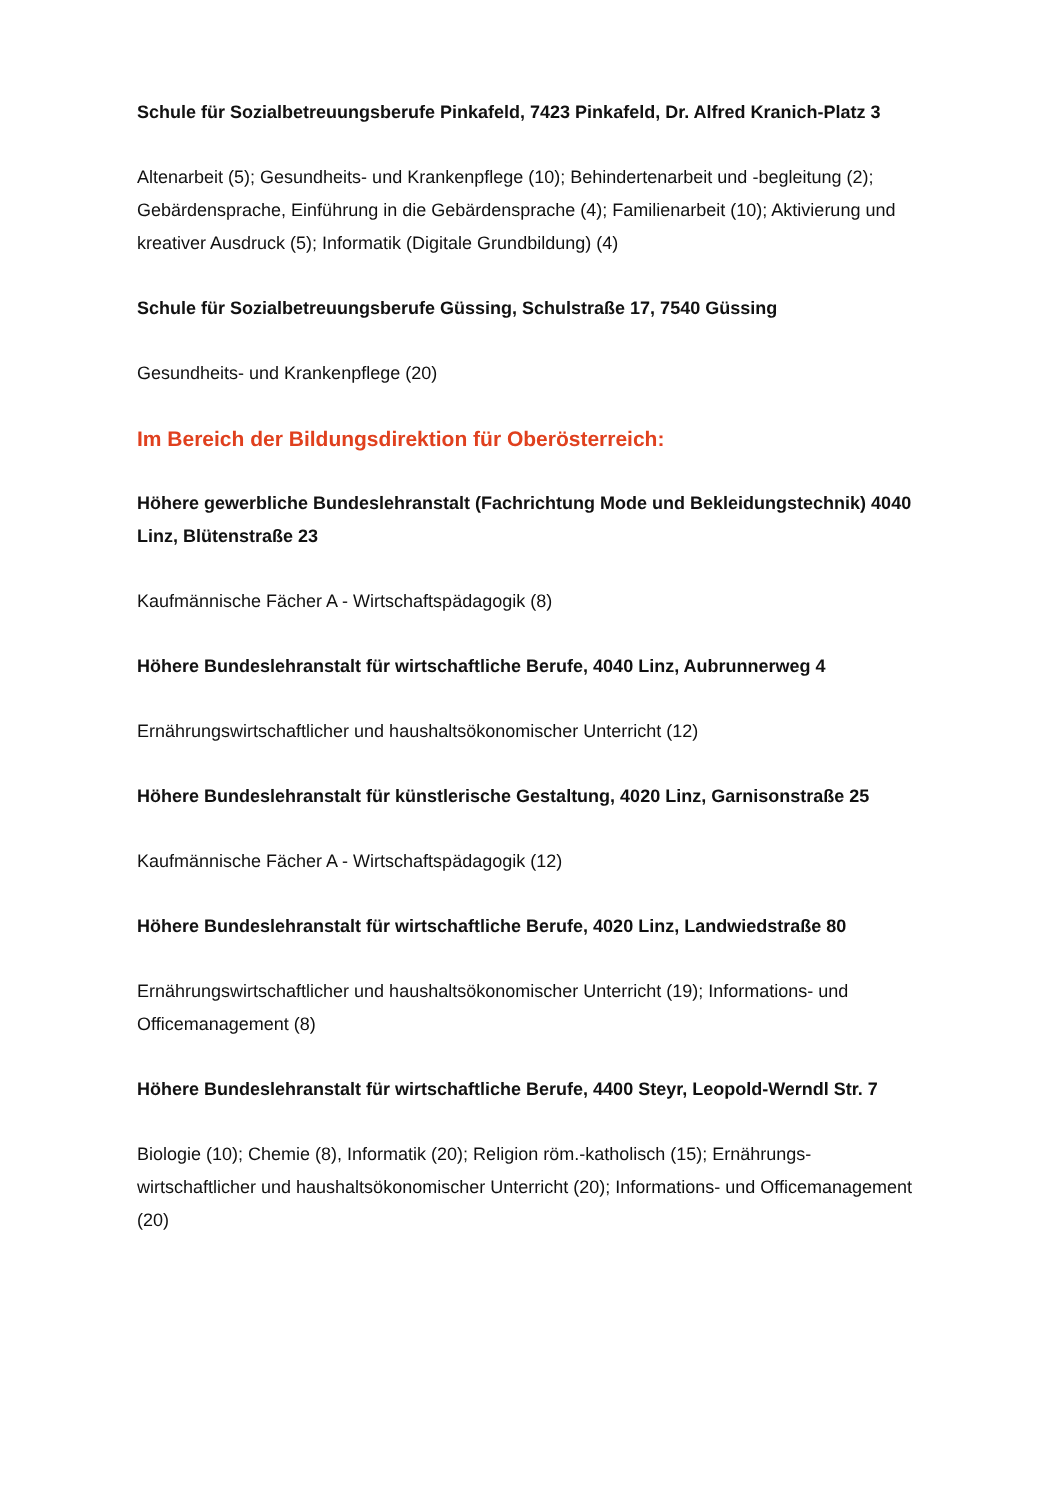Schule für Sozialbetreuungsberufe Pinkafeld, 7423 Pinkafeld, Dr. Alfred Kranich-Platz 3
Altenarbeit (5); Gesundheits- und Krankenpflege (10); Behindertenarbeit und -begleitung (2); Gebärdensprache, Einführung in die Gebärdensprache (4); Familienarbeit (10); Aktivierung und kreativer Ausdruck (5); Informatik (Digitale Grundbildung) (4)
Schule für Sozialbetreuungsberufe Güssing, Schulstraße 17, 7540 Güssing
Gesundheits- und Krankenpflege (20)
Im Bereich der Bildungsdirektion für Oberösterreich:
Höhere gewerbliche Bundeslehranstalt (Fachrichtung Mode und Bekleidungstechnik) 4040 Linz, Blütenstraße 23
Kaufmännische Fächer A - Wirtschaftspädagogik (8)
Höhere Bundeslehranstalt für wirtschaftliche Berufe, 4040 Linz, Aubrunnerweg 4
Ernährungswirtschaftlicher und haushaltsökonomischer Unterricht (12)
Höhere Bundeslehranstalt für künstlerische Gestaltung, 4020 Linz, Garnisonstraße 25
Kaufmännische Fächer A - Wirtschaftspädagogik (12)
Höhere Bundeslehranstalt für wirtschaftliche Berufe, 4020 Linz, Landwiedstraße 80
Ernährungswirtschaftlicher und haushaltsökonomischer Unterricht (19); Informations- und Officemanagement (8)
Höhere Bundeslehranstalt für wirtschaftliche Berufe, 4400 Steyr, Leopold-Werndl Str. 7
Biologie (10); Chemie (8), Informatik (20); Religion röm.-katholisch (15); Ernährungs-wirtschaftlicher und haushaltsökonomischer Unterricht (20); Informations- und Officemanagement (20)